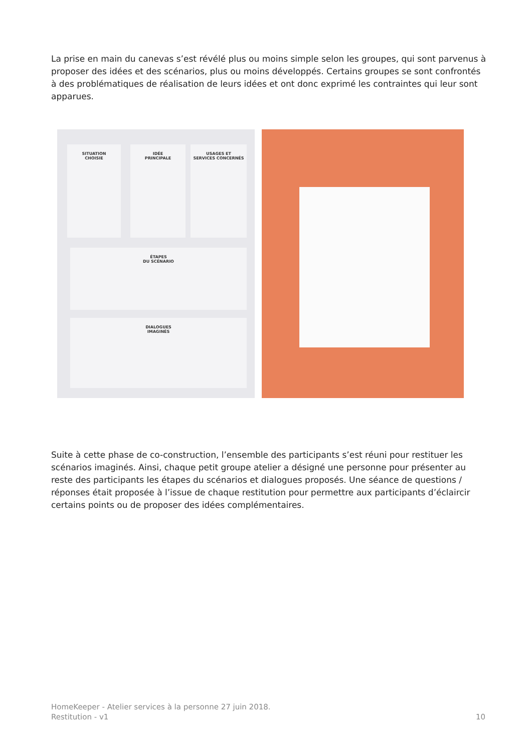La prise en main du canevas s’est révélé plus ou moins simple selon les groupes, qui sont parvenus à proposer des idées et des scénarios, plus ou moins développés. Certains groupes se sont confrontés à des problématiques de réalisation de leurs idées et ont donc exprimé les contraintes qui leur sont apparues.
SITUATION
CHOISIE
IDÉE
PRINCIPALE
USAGES ET
SERVICES CONCERNÉS
ÉTAPES
DU SCÉNARIO
DIALOGUES
IMAGINÉS
Suite à cette phase de co-construction, l’ensemble des participants s’est réuni pour restituer les scénarios imaginés. Ainsi, chaque petit groupe atelier a désigné une personne pour présenter au reste des participants les étapes du scénarios et dialogues proposés. Une séance de questions / réponses était proposée à l’issue de chaque restitution pour permettre aux participants d’éclaircir certains points ou de proposer des idées complémentaires.
HomeKeeper - Atelier services à la personne 27 juin 2018.
Restitution - v1
10